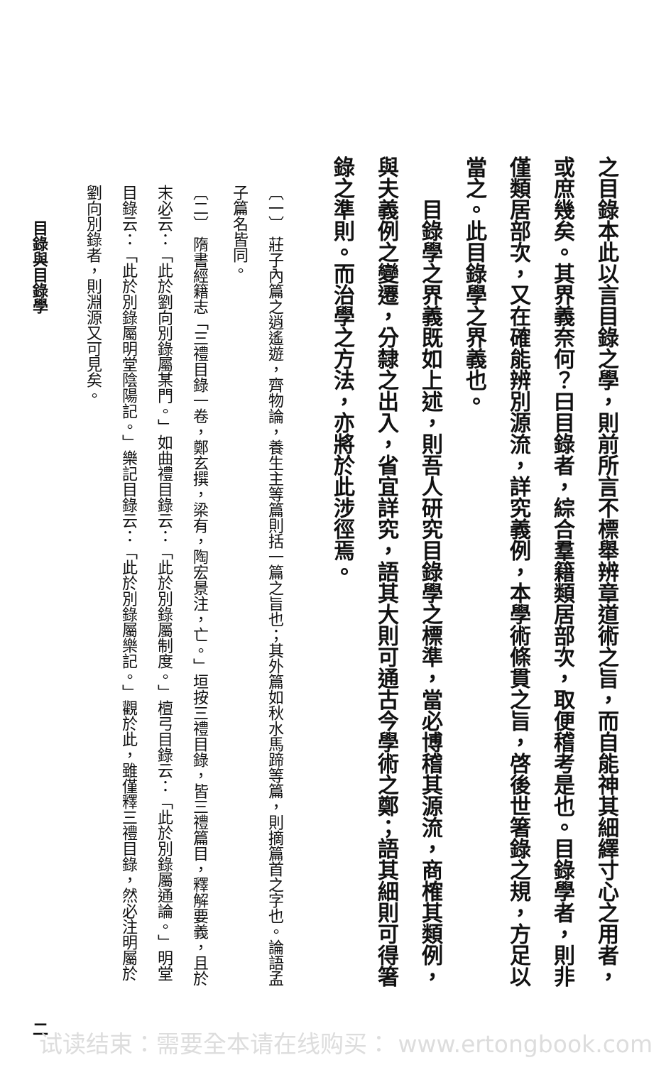之目錄本此以言目錄之學，則前所言不標舉辨章道術之旨，而自能神其細繹寸心之用者，或庶幾矣。其界義奈何？曰目錄者，綜合羣籍類居部次，取便稽考是也。目錄學者，則非僅類居部次，又在確能辨別源流，詳究義例，本學術條貫之旨，啓後世箸錄之規，方足以當之。此目錄學之界義也。
目錄學之界義既如上述，則吾人研究目錄學之標準，當必博稽其源流，商榷其類例，與夫義例之變遷，分隸之出入，省宜詳究，語其大則可通古今學術之鄭；語其細則可得箸錄之準則。而治學之方法，亦將於此涉徑焉。
〔一〕 莊子內篇之逍遙遊，齊物論，養生主等篇則括一篇之旨也；其外篇如秋水馬蹄等篇，則摘篇首之字也。論語孟子篇名皆同。
〔二〕 隋書經籍志「三禮目錄一卷，鄭玄撰，梁有，陶宏景注，亡。」垣按三禮目錄，皆三禮篇目，釋解要義，且於末必云：「此於劉向別錄屬某門。」如曲禮目錄云：「此於別錄屬制度。」檀弓目錄云：「此於別錄屬通論。」明堂目錄云：「此於別錄屬明堂陰陽記。」樂記目錄云：「此於別錄屬樂記。」觀於此，雖僅釋三禮目錄，然必注明屬於劉向別錄者，則淵源又可見矣。
目錄與目錄學 二
试读结束：需要全本请在线购买： www.ertongbook.com